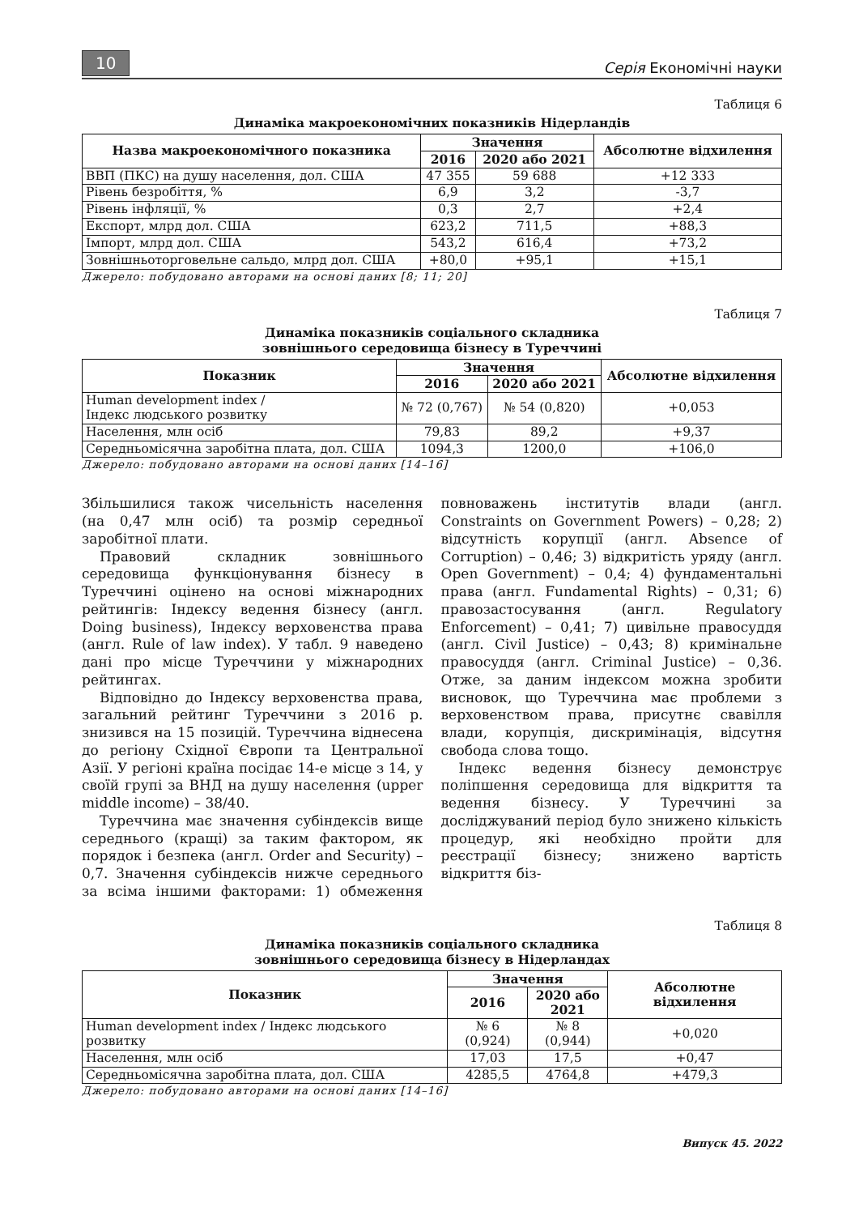10 Серія Економічні науки
Таблиця 6
Динаміка макроекономічних показників Нідерландів
| Назва макроекономічного показника | Значення | | Абсолютне відхилення |
| --- | --- | --- | --- |
| | 2016 | 2020 або 2021 | |
| ВВП (ПКС) на душу населення, дол. США | 47 355 | 59 688 | +12 333 |
| Рівень безробіття, % | 6,9 | 3,2 | -3,7 |
| Рівень інфляції, % | 0,3 | 2,7 | +2,4 |
| Експорт, млрд дол. США | 623,2 | 711,5 | +88,3 |
| Імпорт, млрд дол. США | 543,2 | 616,4 | +73,2 |
| Зовнішньоторговельне сальдо, млрд дол. США | +80,0 | +95,1 | +15,1 |
Джерело: побудовано авторами на основі даних [8; 11; 20]
Таблиця 7
Динаміка показників соціального складника
зовнішнього середовища бізнесу в Туреччині
| Показник | Значення | | Абсолютне відхилення |
| --- | --- | --- | --- |
| | 2016 | 2020 або 2021 | |
| Human development index / Індекс людського розвитку | № 72 (0,767) | № 54 (0,820) | +0,053 |
| Населення, млн осіб | 79,83 | 89,2 | +9,37 |
| Середньомісячна заробітна плата, дол. США | 1094,3 | 1200,0 | +106,0 |
Джерело: побудовано авторами на основі даних [14–16]
Збільшилися також чисельність населення (на 0,47 млн осіб) та розмір середньої заробітної плати.
Правовий складник зовнішнього середовища функціонування бізнесу в Туреччині оцінено на основі міжнародних рейтингів: Індексу ведення бізнесу (англ. Doing business), Індексу верховенства права (англ. Rule of law index). У табл. 9 наведено дані про місце Туреччини у міжнародних рейтингах.
Відповідно до Індексу верховенства права, загальний рейтинг Туреччини з 2016 р. знизився на 15 позицій. Туреччина віднесена до регіону Східної Європи та Центральної Азії. У регіоні країна посідає 14-е місце з 14, у своїй групі за ВНД на душу населення (upper middle income) – 38/40.
Туреччина має значення субіндексів вище середнього (кращі) за таким фактором, як порядок і безпека (англ. Order and Security) – 0,7. Значення субіндексів нижче середнього за всіма іншими факторами: 1) обмеження повноважень інститутів влади (англ. Constraints on Government Powers) – 0,28; 2) відсутність корупції (англ. Absence of Corruption) – 0,46; 3) відкритість уряду (англ. Open Government) – 0,4; 4) фундаментальні права (англ. Fundamental Rights) – 0,31; 6) правозастосування (англ. Regulatory Enforcement) – 0,41; 7) цивільне правосуддя (англ. Civil Justice) – 0,43; 8) кримінальне правосуддя (англ. Criminal Justice) – 0,36. Отже, за даним індексом можна зробити висновок, що Туреччина має проблеми з верховенством права, присутнє свавілля влади, корупція, дискримінація, відсутня свобода слова тощо.
Індекс ведення бізнесу демонструє поліпшення середовища для відкриття та ведення бізнесу. У Туреччині за досліджуваний період було знижено кількість процедур, які необхідно пройти для реєстрації бізнесу; знижено вартість відкриття біз-
Таблиця 8
Динаміка показників соціального складника
зовнішнього середовища бізнесу в Нідерландах
| Показник | Значення | | Абсолютне відхилення |
| --- | --- | --- | --- |
| | 2016 | 2020 або 2021 | |
| Human development index / Індекс людського розвитку | № 6 (0,924) | № 8 (0,944) | +0,020 |
| Населення, млн осіб | 17,03 | 17,5 | +0,47 |
| Середньомісячна заробітна плата, дол. США | 4285,5 | 4764,8 | +479,3 |
Джерело: побудовано авторами на основі даних [14–16]
Випуск 45. 2022